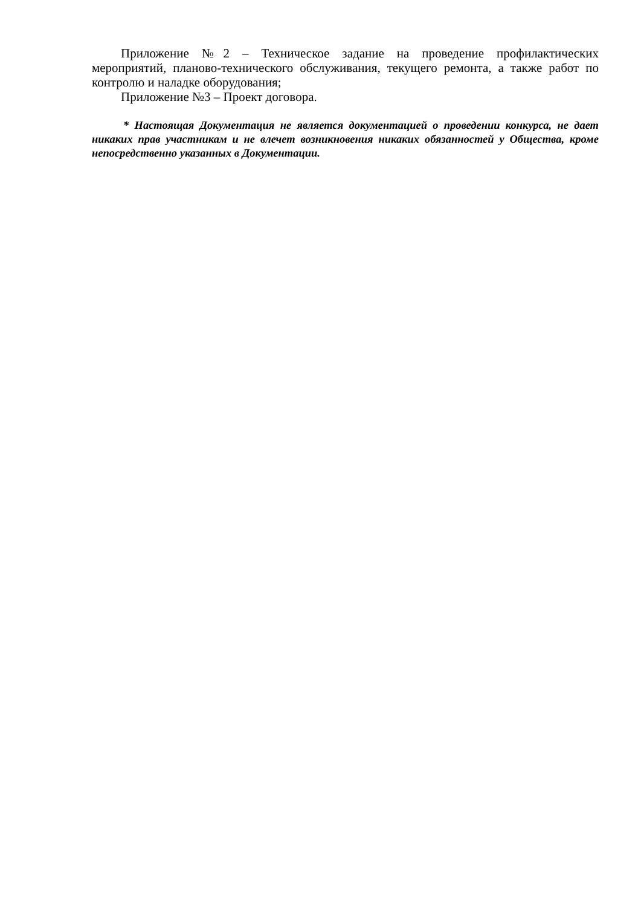Приложение №2 – Техническое задание на проведение профилактических мероприятий, планово-технического обслуживания, текущего ремонта, а также работ по контролю и наладке оборудования;
Приложение №3 – Проект договора.
* Настоящая Документация не является документацией о проведении конкурса, не дает никаких прав участникам и не влечет возникновения никаких обязанностей у Общества, кроме непосредственно указанных в Документации.